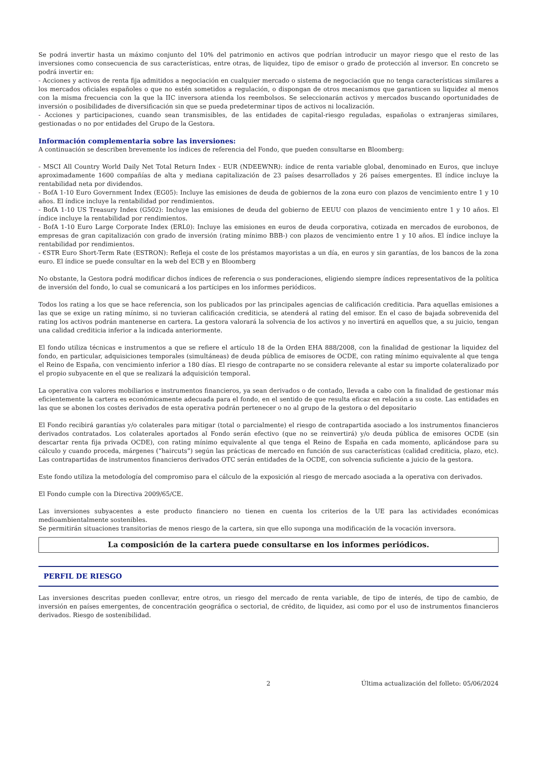Se podrá invertir hasta un máximo conjunto del 10% del patrimonio en activos que podrían introducir un mayor riesgo que el resto de las inversiones como consecuencia de sus características, entre otras, de liquidez, tipo de emisor o grado de protección al inversor. En concreto se podrá invertir en:
- Acciones y activos de renta fija admitidos a negociación en cualquier mercado o sistema de negociación que no tenga características similares a los mercados oficiales españoles o que no estén sometidos a regulación, o dispongan de otros mecanismos que garanticen su liquidez al menos con la misma frecuencia con la que la IIC inversora atienda los reembolsos. Se seleccionarán activos y mercados buscando oportunidades de inversión o posibilidades de diversificación sin que se pueda predeterminar tipos de activos ni localización.
- Acciones y participaciones, cuando sean transmisibles, de las entidades de capital-riesgo reguladas, españolas o extranjeras similares, gestionadas o no por entidades del Grupo de la Gestora.
Información complementaria sobre las inversiones:
A continuación se describen brevemente los índices de referencia del Fondo, que pueden consultarse en Bloomberg:
- MSCI All Country World Daily Net Total Return Index - EUR (NDEEWNR): índice de renta variable global, denominado en Euros, que incluye aproximadamente 1600 compañías de alta y mediana capitalización de 23 países desarrollados y 26 países emergentes. El índice incluye la rentabilidad neta por dividendos.
- BofA 1-10 Euro Government Index (EG05): Incluye las emisiones de deuda de gobiernos de la zona euro con plazos de vencimiento entre 1 y 10 años. El índice incluye la rentabilidad por rendimientos.
- BofA 1-10 US Treasury Index (G502): Incluye las emisiones de deuda del gobierno de EEUU con plazos de vencimiento entre 1 y 10 años. El índice incluye la rentabilidad por rendimientos.
- BofA 1-10 Euro Large Corporate Index (ERL0): Incluye las emisiones en euros de deuda corporativa, cotizada en mercados de eurobonos, de empresas de gran capitalización con grado de inversión (rating mínimo BBB-) con plazos de vencimiento entre 1 y 10 años. El índice incluye la rentabilidad por rendimientos.
- €STR Euro Short-Term Rate (ESTRON): Refleja el coste de los préstamos mayoristas a un día, en euros y sin garantías, de los bancos de la zona euro. El índice se puede consultar en la web del ECB y en Bloomberg
No obstante, la Gestora podrá modificar dichos índices de referencia o sus ponderaciones, eligiendo siempre índices representativos de la política de inversión del fondo, lo cual se comunicará a los partícipes en los informes periódicos.
Todos los rating a los que se hace referencia, son los publicados por las principales agencias de calificación crediticia. Para aquellas emisiones a las que se exige un rating mínimo, si no tuvieran calificación crediticia, se atenderá al rating del emisor. En el caso de bajada sobrevenida del rating los activos podrán mantenerse en cartera. La gestora valorará la solvencia de los activos y no invertirá en aquellos que, a su juicio, tengan una calidad crediticia inferior a la indicada anteriormente.
El fondo utiliza técnicas e instrumentos a que se refiere el artículo 18 de la Orden EHA 888/2008, con la finalidad de gestionar la liquidez del fondo, en particular, adquisiciones temporales (simultáneas) de deuda pública de emisores de OCDE, con rating mínimo equivalente al que tenga el Reino de España, con vencimiento inferior a 180 días. El riesgo de contraparte no se considera relevante al estar su importe colateralizado por el propio subyacente en el que se realizará la adquisición temporal.
La operativa con valores mobiliarios e instrumentos financieros, ya sean derivados o de contado, llevada a cabo con la finalidad de gestionar más eficientemente la cartera es económicamente adecuada para el fondo, en el sentido de que resulta eficaz en relación a su coste. Las entidades en las que se abonen los costes derivados de esta operativa podrán pertenecer o no al grupo de la gestora o del depositario
El Fondo recibirá garantías y/o colaterales para mitigar (total o parcialmente) el riesgo de contrapartida asociado a los instrumentos financieros derivados contratados. Los colaterales aportados al Fondo serán efectivo (que no se reinvertirá) y/o deuda pública de emisores OCDE (sin descartar renta fija privada OCDE), con rating mínimo equivalente al que tenga el Reino de España en cada momento, aplicándose para su cálculo y cuando proceda, márgenes (“haircuts”) según las prácticas de mercado en función de sus características (calidad crediticia, plazo, etc). Las contrapartidas de instrumentos financieros derivados OTC serán entidades de la OCDE, con solvencia suficiente a juicio de la gestora.
Este fondo utiliza la metodología del compromiso para el cálculo de la exposición al riesgo de mercado asociada a la operativa con derivados.
El Fondo cumple con la Directiva 2009/65/CE.
Las inversiones subyacentes a este producto financiero no tienen en cuenta los criterios de la UE para las actividades económicas medioambientalmente sostenibles.
Se permitirán situaciones transitorias de menos riesgo de la cartera, sin que ello suponga una modificación de la vocación inversora.
La composición de la cartera puede consultarse en los informes periódicos.
PERFIL DE RIESGO
Las inversiones descritas pueden conllevar, entre otros, un riesgo del mercado de renta variable, de tipo de interés, de tipo de cambio, de inversión en países emergentes, de concentración geográfica o sectorial, de crédito, de liquidez, asi como por el uso de instrumentos financieros derivados. Riesgo de sostenibilidad.
2 Última actualización del folleto: 05/06/2024